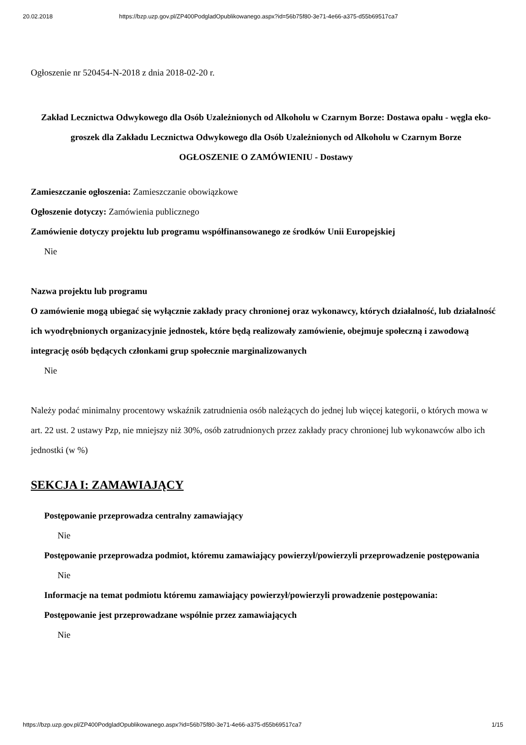20.02.2018 https://bzp.uzp.gov.pl/ZP400PodgladOpublikowanego.aspx?id=56b75f80-3e71-4e66-a375-d55b69517ca7
Ogłoszenie nr 520454-N-2018 z dnia 2018-02-20 r.
Zakład Lecznictwa Odwykowego dla Osób Uzależnionych od Alkoholu w Czarnym Borze: Dostawa opału - węgla eko-groszek dla Zakładu Lecznictwa Odwykowego dla Osób Uzależnionych od Alkoholu w Czarnym Borze
OGŁOSZENIE O ZAMÓWIENIU - Dostawy
Zamieszczanie ogłoszenia: Zamieszczanie obowiązkowe
Ogłoszenie dotyczy: Zamówienia publicznego
Zamówienie dotyczy projektu lub programu współfinansowanego ze środków Unii Europejskiej
Nie
Nazwa projektu lub programu
O zamówienie mogą ubiegać się wyłącznie zakłady pracy chronionej oraz wykonawcy, których działalność, lub działalność ich wyodrębnionych organizacyjnie jednostek, które będą realizowały zamówienie, obejmuje społeczną i zawodową integrację osób będących członkami grup społecznie marginalizowanych
Nie
Należy podać minimalny procentowy wskaźnik zatrudnienia osób należących do jednej lub więcej kategorii, o których mowa w art. 22 ust. 2 ustawy Pzp, nie mniejszy niż 30%, osób zatrudnionych przez zakłady pracy chronionej lub wykonawców albo ich jednostki (w %)
SEKCJA I: ZAMAWIAJĄCY
Postępowanie przeprowadza centralny zamawiający
Nie
Postępowanie przeprowadza podmiot, któremu zamawiający powierzył/powierzyli przeprowadzenie postępowania
Nie
Informacje na temat podmiotu któremu zamawiający powierzył/powierzyli prowadzenie postępowania:
Postępowanie jest przeprowadzane wspólnie przez zamawiających
Nie
https://bzp.uzp.gov.pl/ZP400PodgladOpublikowanego.aspx?id=56b75f80-3e71-4e66-a375-d55b69517ca7 1/15